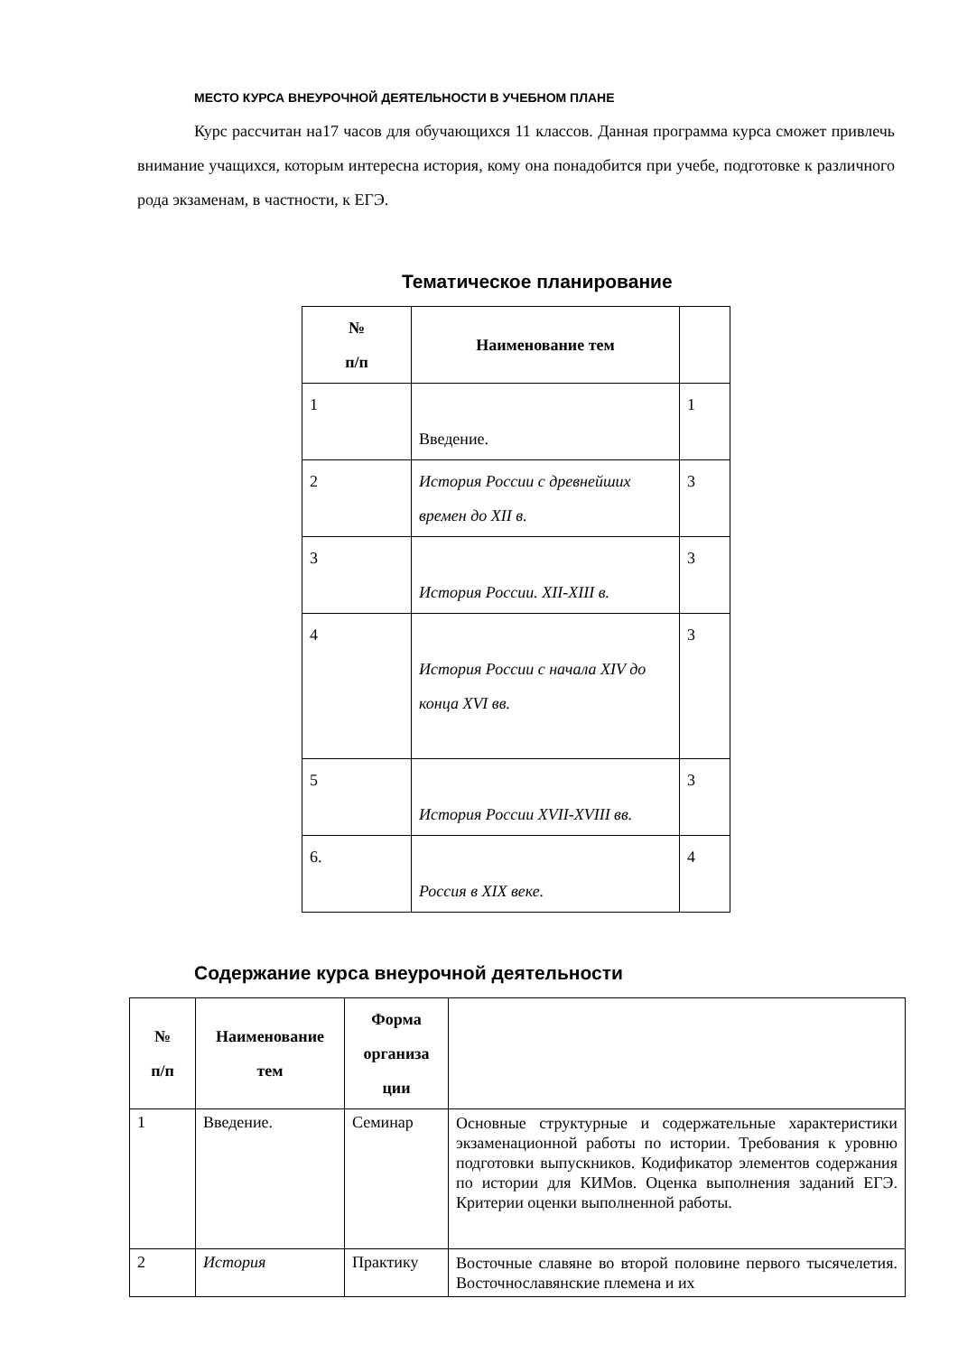МЕСТО КУРСА ВНЕУРОЧНОЙ ДЕЯТЕЛЬНОСТИ В УЧЕБНОМ ПЛАНЕ
Курс рассчитан на17 часов для обучающихся 11 классов. Данная программа курса сможет привлечь внимание учащихся, которым интересна история, кому она понадобится при учебе, подготовке к различного рода экзаменам, в частности, к ЕГЭ.
Тематическое планирование
| № п/п | Наименование тем | |
| --- | --- | --- |
| 1 | Введение. | 1 |
| 2 | История России с древнейших времен до XII в. | 3 |
| 3 | История России. XII-XIII в. | 3 |
| 4 | История России с начала XIV до конца XVI вв. | 3 |
| 5 | История России XVII-XVIII вв. | 3 |
| 6. | Россия в XIX веке. | 4 |
Содержание курса внеурочной деятельности
| № п/п | Наименование тем | Форма организа ции | |
| --- | --- | --- | --- |
| 1 | Введение. | Семинар | Основные структурные и содержательные характеристики экзаменационной работы по истории. Требования к уровню подготовки выпускников. Кодификатор элементов содержания по истории для КИМов. Оценка выполнения заданий ЕГЭ. Критерии оценки выполненной работы. |
| 2 | История | Практику | Восточные славяне во второй половине первого тысячелетия. Восточнославянские племена и их |